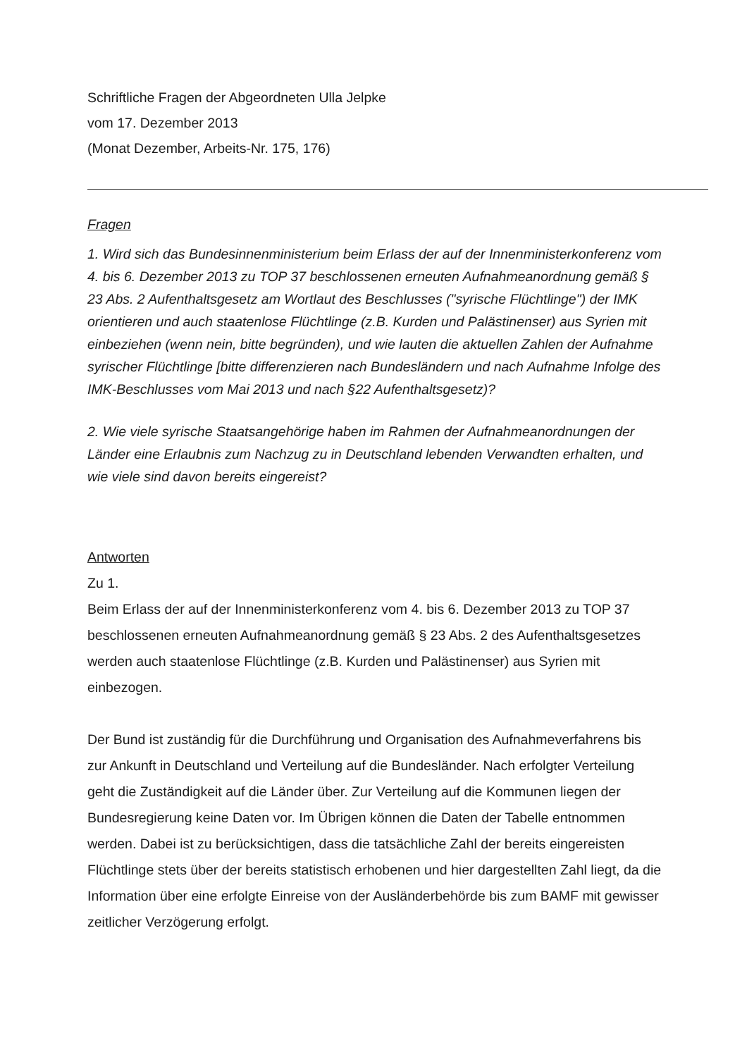Schriftliche Fragen der Abgeordneten Ulla Jelpke
vom 17. Dezember 2013
(Monat Dezember, Arbeits-Nr. 175, 176)
Fragen
1. Wird sich das Bundesinnenministerium beim Erlass der auf der Innenministerkonferenz vom 4. bis 6. Dezember 2013 zu TOP 37 beschlossenen erneuten Aufnahmeanordnung gemäß § 23 Abs. 2 Aufenthaltsgesetz am Wortlaut des Beschlusses ("syrische Flüchtlinge") der IMK orientieren und auch staatenlose Flüchtlinge (z.B. Kurden und Palästinenser) aus Syrien mit einbeziehen (wenn nein, bitte begründen), und wie lauten die aktuellen Zahlen der Aufnahme syrischer Flüchtlinge [bitte differenzieren nach Bundesländern und nach Aufnahme Infolge des IMK-Beschlusses vom Mai 2013 und nach §22 Aufenthaltsgesetz)?
2. Wie viele syrische Staatsangehörige haben im Rahmen der Aufnahmeanordnungen der Länder eine Erlaubnis zum Nachzug zu in Deutschland lebenden Verwandten erhalten, und wie viele sind davon bereits eingereist?
Antworten
Zu 1.
Beim Erlass der auf der Innenministerkonferenz vom 4. bis 6. Dezember 2013 zu TOP 37 beschlossenen erneuten Aufnahmeanordnung gemäß § 23 Abs. 2 des Aufenthaltsgesetzes werden auch staatenlose Flüchtlinge (z.B. Kurden und Palästinenser) aus Syrien mit einbezogen.
Der Bund ist zuständig für die Durchführung und Organisation des Aufnahmeverfahrens bis zur Ankunft in Deutschland und Verteilung auf die Bundesländer. Nach erfolgter Verteilung geht die Zuständigkeit auf die Länder über. Zur Verteilung auf die Kommunen liegen der Bundesregierung keine Daten vor. Im Übrigen können die Daten der Tabelle entnommen werden. Dabei ist zu berücksichtigen, dass die tatsächliche Zahl der bereits eingereisten Flüchtlinge stets über der bereits statistisch erhobenen und hier dargestellten Zahl liegt, da die Information über eine erfolgte Einreise von der Ausländerbehörde bis zum BAMF mit gewisser zeitlicher Verzögerung erfolgt.